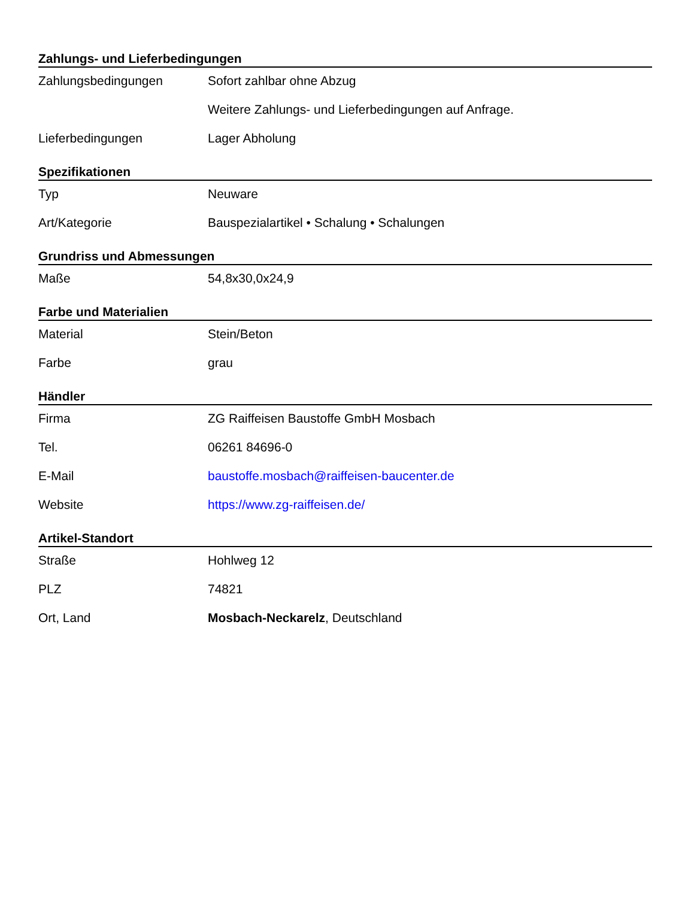Zahlungs- und Lieferbedingungen
| Zahlungsbedingungen | Sofort zahlbar ohne Abzug Weitere Zahlungs- und Lieferbedingungen auf Anfrage. |
| Lieferbedingungen | Lager Abholung |
Spezifikationen
| Typ | Neuware |
| Art/Kategorie | Bauspezialartikel • Schalung • Schalungen |
Grundriss und Abmessungen
| Maße | 54,8x30,0x24,9 |
Farbe und Materialien
| Material | Stein/Beton |
| Farbe | grau |
Händler
| Firma | ZG Raiffeisen Baustoffe GmbH Mosbach |
| Tel. | 06261 84696-0 |
| E-Mail | baustoffe.mosbach@raiffeisen-baucenter.de |
| Website | https://www.zg-raiffeisen.de/ |
Artikel-Standort
| Straße | Hohlweg 12 |
| PLZ | 74821 |
| Ort, Land | Mosbach-Neckarelz , Deutschland |